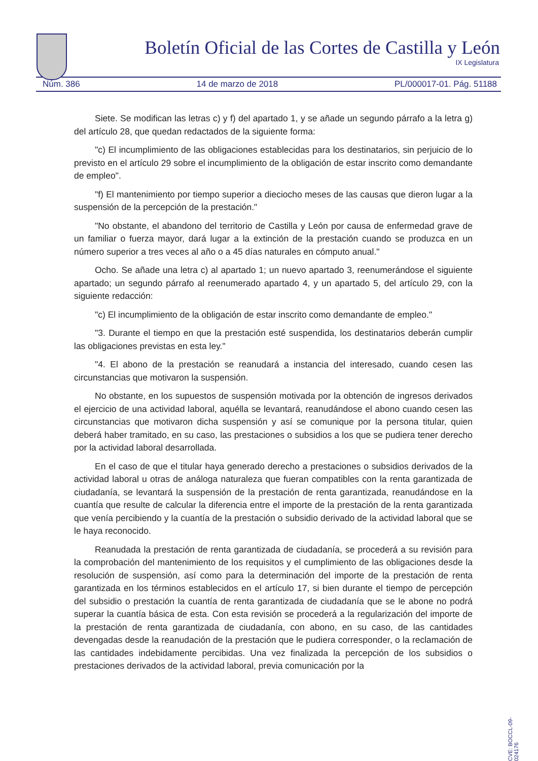Boletín Oficial de las Cortes de Castilla y León
IX Legislatura
Núm. 386 14 de marzo de 2018 PL/000017-01. Pág. 51188
Siete. Se modifican las letras c) y f) del apartado 1, y se añade un segundo párrafo a la letra g) del artículo 28, que quedan redactados de la siguiente forma:
"c) El incumplimiento de las obligaciones establecidas para los destinatarios, sin perjuicio de lo previsto en el artículo 29 sobre el incumplimiento de la obligación de estar inscrito como demandante de empleo".
"f) El mantenimiento por tiempo superior a dieciocho meses de las causas que dieron lugar a la suspensión de la percepción de la prestación."
"No obstante, el abandono del territorio de Castilla y León por causa de enfermedad grave de un familiar o fuerza mayor, dará lugar a la extinción de la prestación cuando se produzca en un número superior a tres veces al año o a 45 días naturales en cómputo anual."
Ocho. Se añade una letra c) al apartado 1; un nuevo apartado 3, reenumerándose el siguiente apartado; un segundo párrafo al reenumerado apartado 4, y un apartado 5, del artículo 29, con la siguiente redacción:
"c) El incumplimiento de la obligación de estar inscrito como demandante de empleo."
"3. Durante el tiempo en que la prestación esté suspendida, los destinatarios deberán cumplir las obligaciones previstas en esta ley."
"4. El abono de la prestación se reanudará a instancia del interesado, cuando cesen las circunstancias que motivaron la suspensión.
No obstante, en los supuestos de suspensión motivada por la obtención de ingresos derivados el ejercicio de una actividad laboral, aquélla se levantará, reanudándose el abono cuando cesen las circunstancias que motivaron dicha suspensión y así se comunique por la persona titular, quien deberá haber tramitado, en su caso, las prestaciones o subsidios a los que se pudiera tener derecho por la actividad laboral desarrollada.
En el caso de que el titular haya generado derecho a prestaciones o subsidios derivados de la actividad laboral u otras de análoga naturaleza que fueran compatibles con la renta garantizada de ciudadanía, se levantará la suspensión de la prestación de renta garantizada, reanudándose en la cuantía que resulte de calcular la diferencia entre el importe de la prestación de la renta garantizada que venía percibiendo y la cuantía de la prestación o subsidio derivado de la actividad laboral que se le haya reconocido.
Reanudada la prestación de renta garantizada de ciudadanía, se procederá a su revisión para la comprobación del mantenimiento de los requisitos y el cumplimiento de las obligaciones desde la resolución de suspensión, así como para la determinación del importe de la prestación de renta garantizada en los términos establecidos en el artículo 17, si bien durante el tiempo de percepción del subsidio o prestación la cuantía de renta garantizada de ciudadanía que se le abone no podrá superar la cuantía básica de esta. Con esta revisión se procederá a la regularización del importe de la prestación de renta garantizada de ciudadanía, con abono, en su caso, de las cantidades devengadas desde la reanudación de la prestación que le pudiera corresponder, o la reclamación de las cantidades indebidamente percibidas. Una vez finalizada la percepción de los subsidios o prestaciones derivados de la actividad laboral, previa comunicación por la
CVE: BOCCL-09-024176